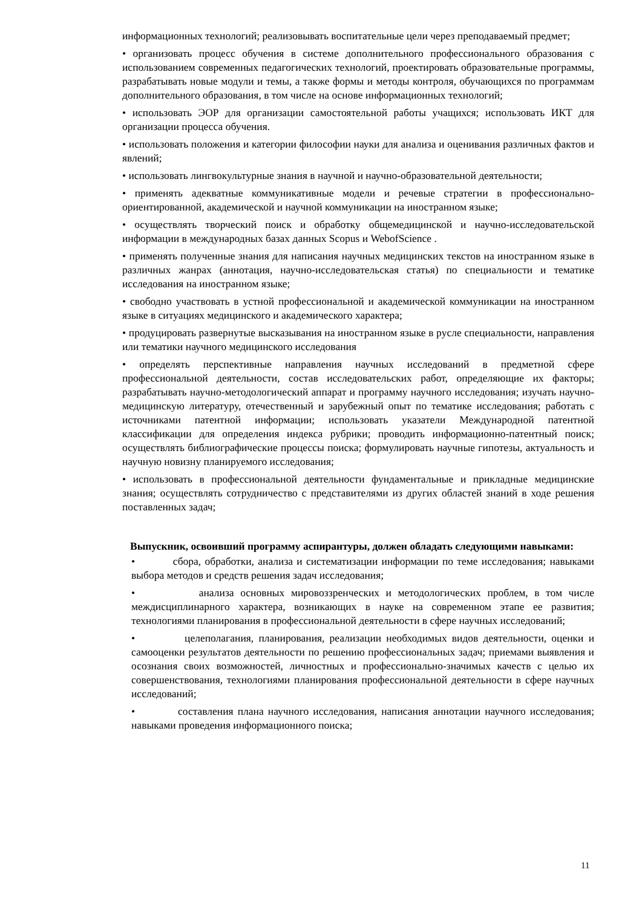информационных технологий; реализовывать воспитательные цели через преподаваемый предмет;
• организовать процесс обучения в системе дополнительного профессионального образования с использованием современных педагогических технологий, проектировать образовательные программы, разрабатывать новые модули и темы, а также формы и методы контроля, обучающихся по программам дополнительного образования, в том числе на основе информационных технологий;
• использовать ЭОР для организации самостоятельной работы учащихся; использовать ИКТ для организации процесса обучения.
• использовать положения и категории философии науки для анализа и оценивания различных фактов и явлений;
• использовать лингвокультурные знания в научной и научно-образовательной деятельности;
• применять адекватные коммуникативные модели и речевые стратегии в профессионально-ориентированной, академической и научной коммуникации на иностранном языке;
• осуществлять творческий поиск и обработку общемедицинской и научно-исследовательской информации в международных базах данных Scopus и WebofScience .
• применять полученные знания для написания научных медицинских текстов на иностранном языке в различных жанрах (аннотация, научно-исследовательская статья) по специальности и тематике исследования на иностранном языке;
• свободно участвовать в устной профессиональной и академической коммуникации на иностранном языке в ситуациях медицинского и академического характера;
• продуцировать развернутые высказывания на иностранном языке в русле специальности, направления или тематики научного медицинского исследования
• определять перспективные направления научных исследований в предметной сфере профессиональной деятельности, состав исследовательских работ, определяющие их факторы; разрабатывать научно-методологический аппарат и программу научного исследования; изучать научно- медицинскую литературу, отечественный и зарубежный опыт по тематике исследования; работать с источниками патентной информации; использовать указатели Международной патентной классификации для определения индекса рубрики; проводить информационно-патентный поиск; осуществлять библиографические процессы поиска; формулировать научные гипотезы, актуальность и научную новизну планируемого исследования;
• использовать в профессиональной деятельности фундаментальные и прикладные медицинские знания; осуществлять сотрудничество с представителями из других областей знаний в ходе решения поставленных задач;
Выпускник, освоивший программу аспирантуры, должен обладать следующими навыками:
• сбора, обработки, анализа и систематизации информации по теме исследования; навыками выбора методов и средств решения задач исследования;
• анализа основных мировоззренческих и методологических проблем, в том числе междисциплинарного характера, возникающих в науке на современном этапе ее развития; технологиями планирования в профессиональной деятельности в сфере научных исследований;
• целеполагания, планирования, реализации необходимых видов деятельности, оценки и самооценки результатов деятельности по решению профессиональных задач; приемами выявления и осознания своих возможностей, личностных и профессионально-значимых качеств с целью их совершенствования, технологиями планирования профессиональной деятельности в сфере научных исследований;
• составления плана научного исследования, написания аннотации научного исследования; навыками проведения информационного поиска;
11